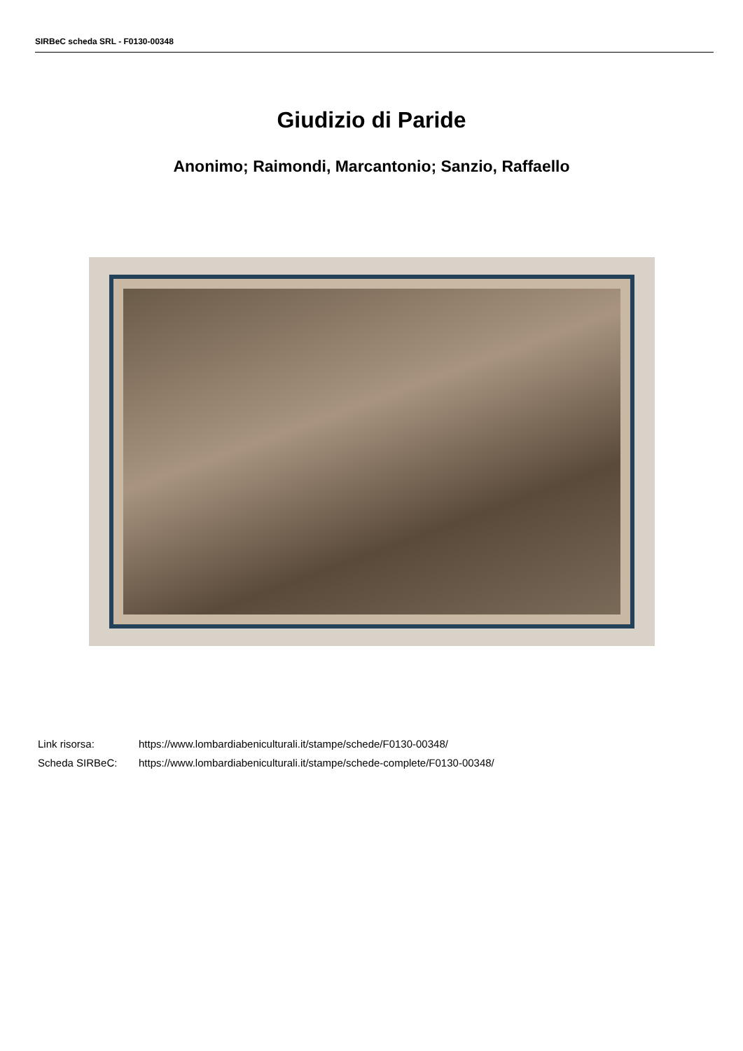SIRBeC scheda SRL - F0130-00348
Giudizio di Paride
Anonimo; Raimondi, Marcantonio; Sanzio, Raffaello
| Link risorsa: | https://www.lombardiabeniculturali.it/stampe/schede/F0130-00348/ |
| Scheda SIRBeC: | https://www.lombardiabeniculturali.it/stampe/schede-complete/F0130-00348/ |